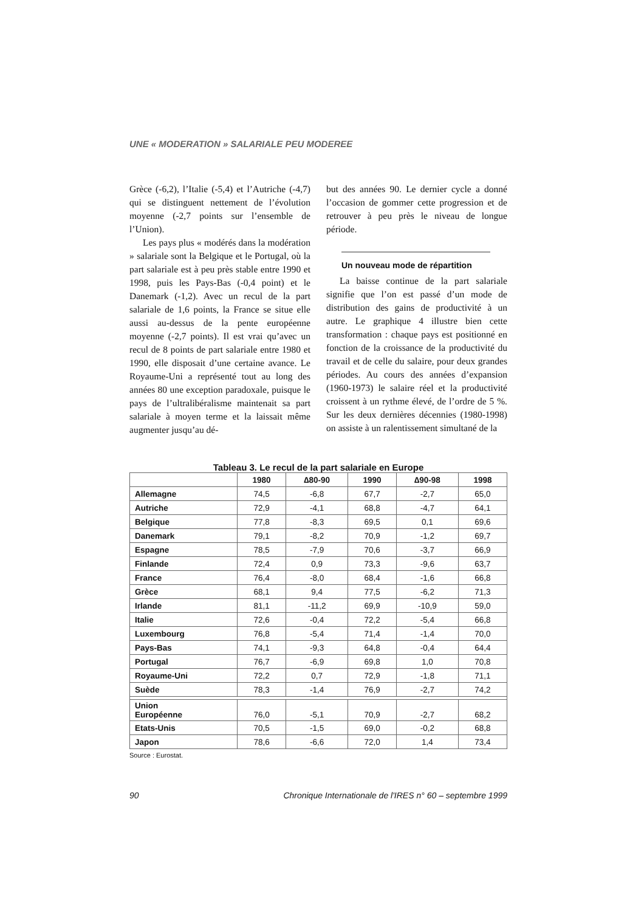UNE « MODERATION » SALARIALE PEU MODEREE
Grèce (-6,2), l’Italie (-5,4) et l’Autriche (-4,7) qui se distinguent nettement de l’évolution moyenne (-2,7 points sur l’ensemble de l’Union).
Les pays plus « modérés dans la modération » salariale sont la Belgique et le Portugal, où la part salariale est à peu près stable entre 1990 et 1998, puis les Pays-Bas (-0,4 point) et le Danemark (-1,2). Avec un recul de la part salariale de 1,6 points, la France se situe elle aussi au-dessus de la pente européenne moyenne (-2,7 points). Il est vrai qu’avec un recul de 8 points de part salariale entre 1980 et 1990, elle disposait d’une certaine avance. Le Royaume-Uni a représenté tout au long des années 80 une exception paradoxale, puisque le pays de l’ultralibéralisme maintenait sa part salariale à moyen terme et la laissait même augmenter jusqu’au dé-
but des années 90. Le dernier cycle a donné l’occasion de gommer cette progression et de retrouver à peu près le niveau de longue période.
Un nouveau mode de répartition
La baisse continue de la part salariale signifie que l’on est passé d’un mode de distribution des gains de productivité à un autre. Le graphique 4 illustre bien cette transformation : chaque pays est positionné en fonction de la croissance de la productivité du travail et de celle du salaire, pour deux grandes périodes. Au cours des années d’expansion (1960-1973) le salaire réel et la productivité croissent à un rythme élevé, de l’ordre de 5 %. Sur les deux dernières décennies (1980-1998) on assiste à un ralentissement simultané de la
Tableau 3. Le recul de la part salariale en Europe
| | 1980 | ∆80-90 | 1990 | ∆90-98 | 1998 |
| --- | --- | --- | --- | --- | --- |
| Allemagne | 74,5 | -6,8 | 67,7 | -2,7 | 65,0 |
| Autriche | 72,9 | -4,1 | 68,8 | -4,7 | 64,1 |
| Belgique | 77,8 | -8,3 | 69,5 | 0,1 | 69,6 |
| Danemark | 79,1 | -8,2 | 70,9 | -1,2 | 69,7 |
| Espagne | 78,5 | -7,9 | 70,6 | -3,7 | 66,9 |
| Finlande | 72,4 | 0,9 | 73,3 | -9,6 | 63,7 |
| France | 76,4 | -8,0 | 68,4 | -1,6 | 66,8 |
| Grèce | 68,1 | 9,4 | 77,5 | -6,2 | 71,3 |
| Irlande | 81,1 | -11,2 | 69,9 | -10,9 | 59,0 |
| Italie | 72,6 | -0,4 | 72,2 | -5,4 | 66,8 |
| Luxembourg | 76,8 | -5,4 | 71,4 | -1,4 | 70,0 |
| Pays-Bas | 74,1 | -9,3 | 64,8 | -0,4 | 64,4 |
| Portugal | 76,7 | -6,9 | 69,8 | 1,0 | 70,8 |
| Royaume-Uni | 72,2 | 0,7 | 72,9 | -1,8 | 71,1 |
| Suède | 78,3 | -1,4 | 76,9 | -2,7 | 74,2 |
| Union Européenne | 76,0 | -5,1 | 70,9 | -2,7 | 68,2 |
| Etats-Unis | 70,5 | -1,5 | 69,0 | -0,2 | 68,8 |
| Japon | 78,6 | -6,6 | 72,0 | 1,4 | 73,4 |
Source : Eurostat.
90 Chronique Internationale de l'IRES n° 60 – septembre 1999